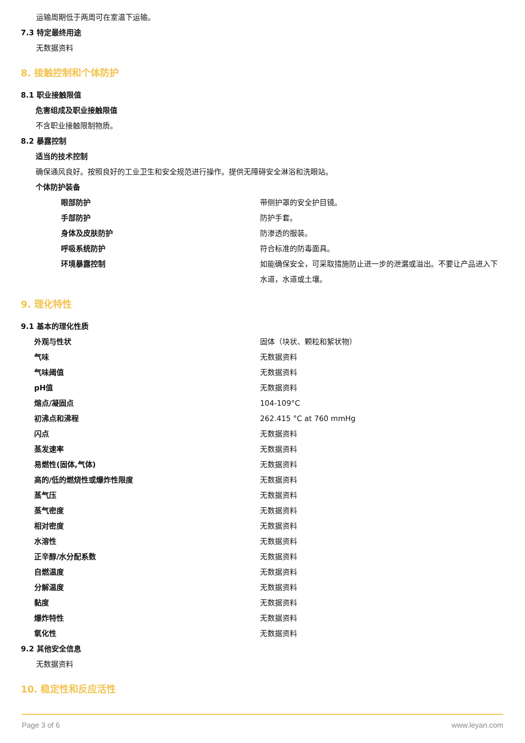运输周期低于两周可在室温下运输。
7.3 特定最终用途
无数据资料
8. 接触控制和个体防护
8.1 职业接触限值
危害组成及职业接触限值
不含职业接触限制物质。
8.2 暴露控制
适当的技术控制
确保通风良好。按照良好的工业卫生和安全规范进行操作。提供无障碍安全淋浴和洗眼站。
个体防护装备
| 眼部防护 | 带侧护罩的安全护目镜。 |
| 手部防护 | 防护手套。 |
| 身体及皮肤防护 | 防渗透的服装。 |
| 呼吸系统防护 | 符合标准的防毒面具。 |
| 环境暴露控制 | 如能确保安全，可采取措施防止进一步的泄漏或溢出。不要让产品进入下水道，水道或土壤。 |
9. 理化特性
9.1 基本的理化性质
| 外观与性状 | 固体（块状、颗粒和絮状物） |
| 气味 | 无数据资料 |
| 气味阈值 | 无数据资料 |
| pH值 | 无数据资料 |
| 熔点/凝固点 | 104-109°C |
| 初沸点和沸程 | 262.415 °C at 760 mmHg |
| 闪点 | 无数据资料 |
| 蒸发速率 | 无数据资料 |
| 易燃性(固体,气体) | 无数据资料 |
| 高的/低的燃烧性或爆炸性限度 | 无数据资料 |
| 蒸气压 | 无数据资料 |
| 蒸气密度 | 无数据资料 |
| 相对密度 | 无数据资料 |
| 水溶性 | 无数据资料 |
| 正辛醇/水分配系数 | 无数据资料 |
| 自燃温度 | 无数据资料 |
| 分解温度 | 无数据资料 |
| 黏度 | 无数据资料 |
| 爆炸特性 | 无数据资料 |
| 氧化性 | 无数据资料 |
9.2 其他安全信息
无数据资料
10. 稳定性和反应活性
Page 3 of 6 www.leyan.com